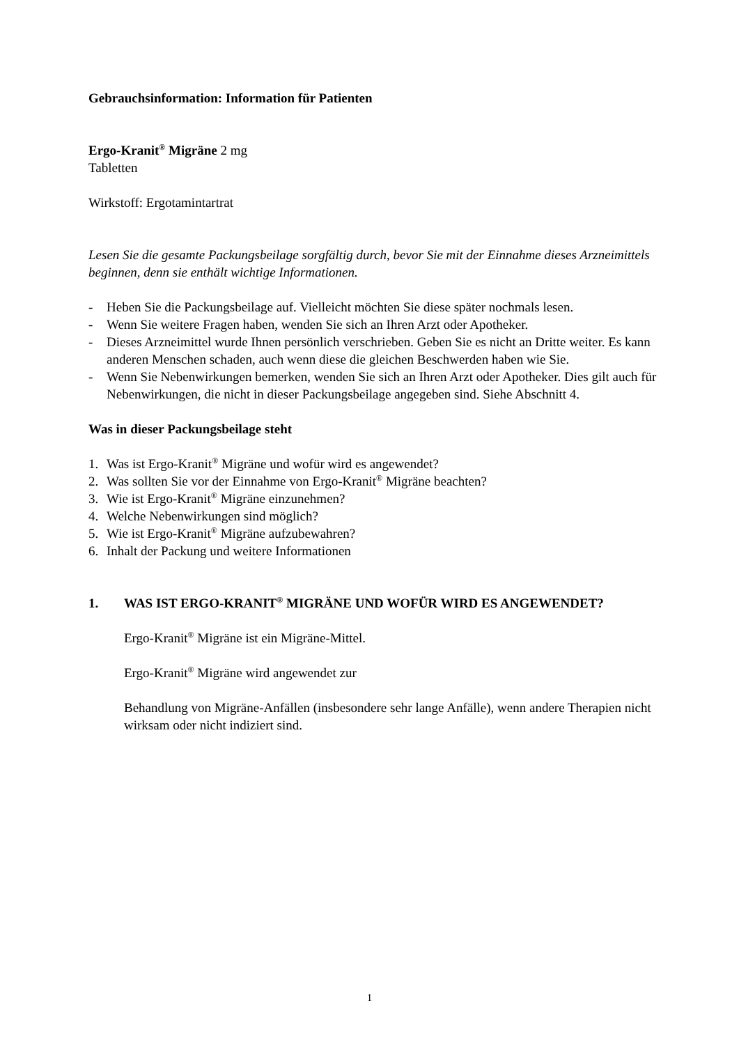Gebrauchsinformation: Information für Patienten
Ergo-Kranit<sup>®</sup> Migräne 2 mg
Tabletten
Wirkstoff: Ergotamintartrat
Lesen Sie die gesamte Packungsbeilage sorgfältig durch, bevor Sie mit der Einnahme dieses Arzneimittels beginnen, denn sie enthält wichtige Informationen.
- Heben Sie die Packungsbeilage auf. Vielleicht möchten Sie diese später nochmals lesen.
- Wenn Sie weitere Fragen haben, wenden Sie sich an Ihren Arzt oder Apotheker.
- Dieses Arzneimittel wurde Ihnen persönlich verschrieben. Geben Sie es nicht an Dritte weiter. Es kann anderen Menschen schaden, auch wenn diese die gleichen Beschwerden haben wie Sie.
- Wenn Sie Nebenwirkungen bemerken, wenden Sie sich an Ihren Arzt oder Apotheker. Dies gilt auch für Nebenwirkungen, die nicht in dieser Packungsbeilage angegeben sind. Siehe Abschnitt 4.
Was in dieser Packungsbeilage steht
1. Was ist Ergo-Kranit<sup>®</sup> Migräne und wofür wird es angewendet?
2. Was sollten Sie vor der Einnahme von Ergo-Kranit<sup>®</sup> Migräne beachten?
3. Wie ist Ergo-Kranit<sup>®</sup> Migräne einzunehmen?
4. Welche Nebenwirkungen sind möglich?
5. Wie ist Ergo-Kranit<sup>®</sup> Migräne aufzubewahren?
6. Inhalt der Packung und weitere Informationen
1. WAS IST ERGO-KRANIT<sup>®</sup> MIGRÄNE UND WOFÜR WIRD ES ANGEWENDET?
Ergo-Kranit<sup>®</sup> Migräne ist ein Migräne-Mittel.
Ergo-Kranit<sup>®</sup> Migräne wird angewendet zur
Behandlung von Migräne-Anfällen (insbesondere sehr lange Anfälle), wenn andere Therapien nicht wirksam oder nicht indiziert sind.
1